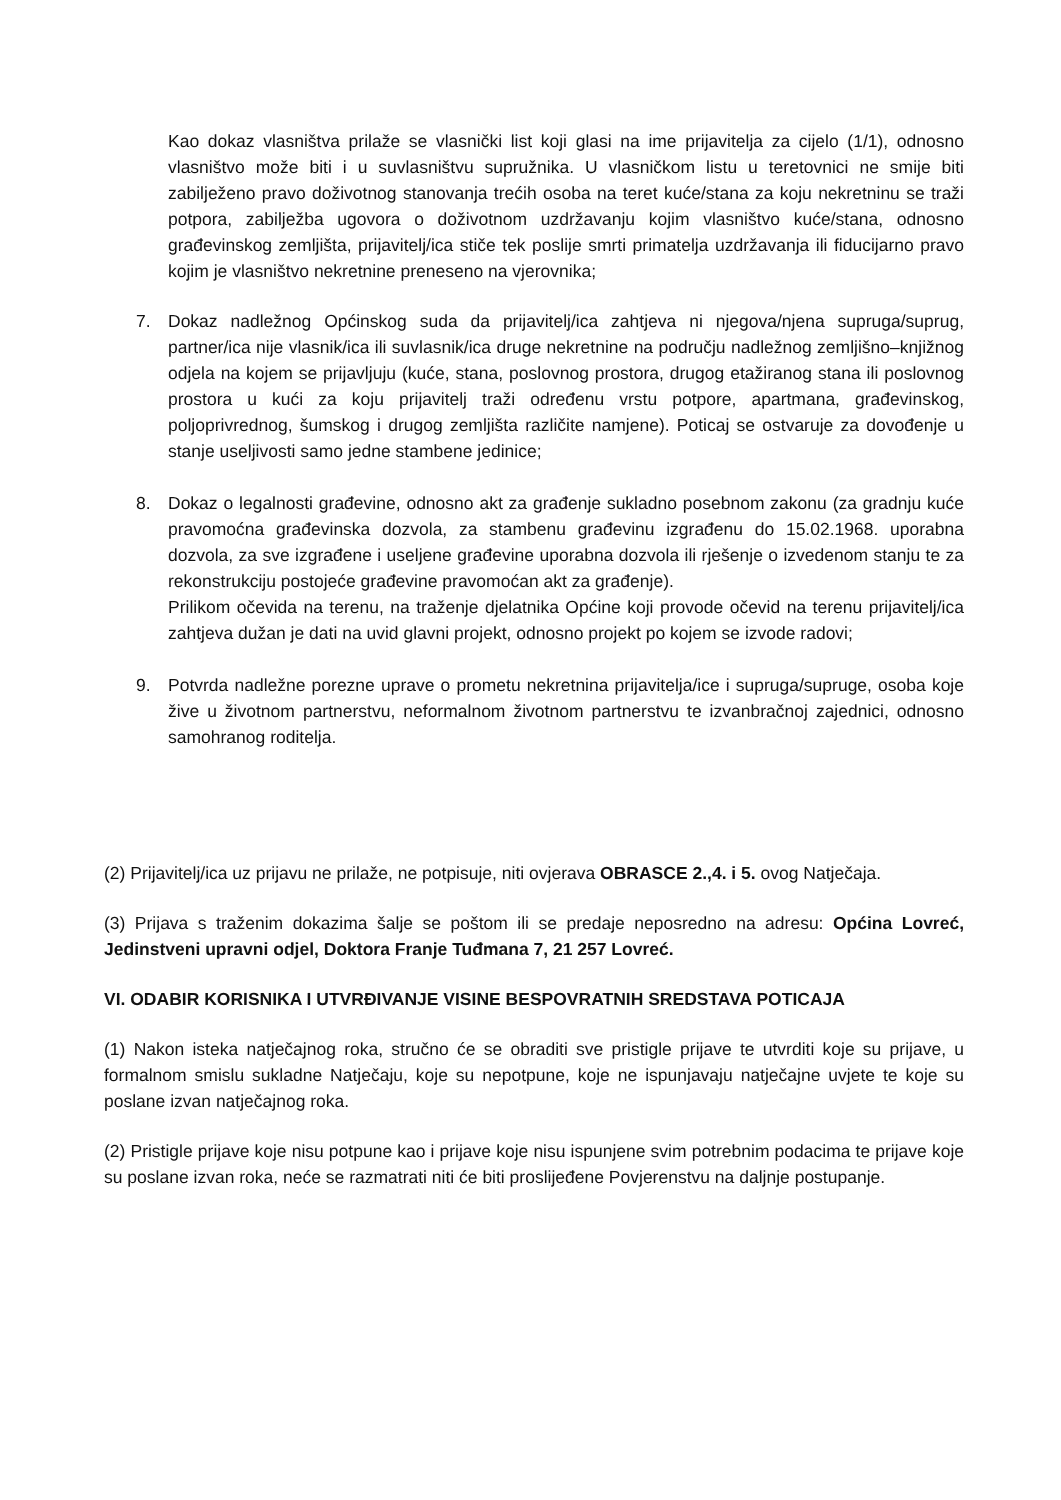Kao dokaz vlasništva prilaže se vlasnički list koji glasi na ime prijavitelja za cijelo (1/1), odnosno vlasništvo može biti i u suvlasništvu supružnika. U vlasničkom listu u teretovnici ne smije biti zabilježeno pravo doživotnog stanovanja trećih osoba na teret kuće/stana za koju nekretninu se traži potpora, zabilježba ugovora o doživotnom uzdržavanju kojim vlasništvo kuće/stana, odnosno građevinskog zemljišta, prijavitelj/ica stiče tek poslije smrti primatelja uzdržavanja ili fiducijarno pravo kojim je vlasništvo nekretnine preneseno na vjerovnika;
7. Dokaz nadležnog Općinskog suda da prijavitelj/ica zahtjeva ni njegova/njena supruga/suprug, partner/ica nije vlasnik/ica ili suvlasnik/ica druge nekretnine na području nadležnog zemljišno–knjižnog odjela na kojem se prijavljuju (kuće, stana, poslovnog prostora, drugog etažiranog stana ili poslovnog prostora u kući za koju prijavitelj traži određenu vrstu potpore, apartmana, građevinskog, poljoprivrednog, šumskog i drugog zemljišta različite namjene). Poticaj se ostvaruje za dovođenje u stanje useljivosti samo jedne stambene jedinice;
8. Dokaz o legalnosti građevine, odnosno akt za građenje sukladno posebnom zakonu (za gradnju kuće pravomoćna građevinska dozvola, za stambenu građevinu izgrađenu do 15.02.1968. uporabna dozvola, za sve izgrađene i useljene građevine uporabna dozvola ili rješenje o izvedenom stanju te za rekonstrukciju postojeće građevine pravomoćan akt za građenje).
Prilikom očevida na terenu, na traženje djelatnika Općine koji provode očevid na terenu prijavitelj/ica zahtjeva dužan je dati na uvid glavni projekt, odnosno projekt po kojem se izvode radovi;
9. Potvrda nadležne porezne uprave o prometu nekretnina prijavitelja/ice i supruga/supruge, osoba koje žive u životnom partnerstvu, neformalnom životnom partnerstvu te izvanbračnoj zajednici, odnosno samohranog roditelja.
(2) Prijavitelj/ica uz prijavu ne prilaže, ne potpisuje, niti ovjerava OBRASCE 2.,4. i 5. ovog Natječaja.
(3) Prijava s traženim dokazima šalje se poštom ili se predaje neposredno na adresu: Općina Lovreć, Jedinstveni upravni odjel, Doktora Franje Tuđmana 7, 21 257 Lovreć.
VI. ODABIR KORISNIKA I UTVRĐIVANJE VISINE BESPOVRATNIH SREDSTAVA POTICAJA
(1) Nakon isteka natječajnog roka, stručno će se obraditi sve pristigle prijave te utvrditi koje su prijave, u formalnom smislu sukladne Natječaju, koje su nepotpune, koje ne ispunjavaju natječajne uvjete te koje su poslane izvan natječajnog roka.
(2) Pristigle prijave koje nisu potpune kao i prijave koje nisu ispunjene svim potrebnim podacima te prijave koje su poslane izvan roka, neće se razmatrati niti će biti proslijeđene Povjerenstvu na daljnje postupanje.